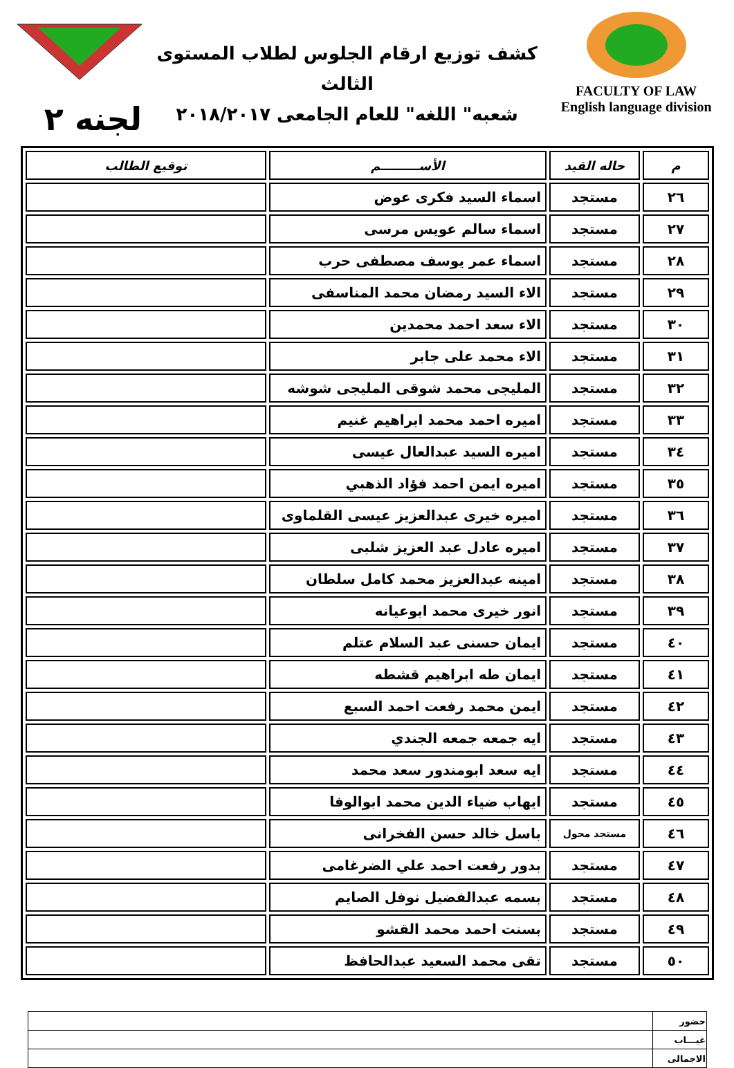كشف توزيع ارقام الجلوس لطلاب المستوى الثالث
شعبه" اللغه" للعام الجامعى ٢٠١٨/٢٠١٧
FACULTY OF LAW
English language division
لجنه ٢
| م | حاله القيد | الأســـــــــم | توقيع الطالب |
| --- | --- | --- | --- |
| ٢٦ | مستجد | اسماء السيد فكرى عوض | |
| ٢٧ | مستجد | اسماء سالم عويس مرسى | |
| ٢٨ | مستجد | اسماء عمر يوسف مصطفى حرب | |
| ٢٩ | مستجد | الاء السيد رمضان محمد المناسفى | |
| ٣٠ | مستجد | الاء سعد احمد محمدين | |
| ٣١ | مستجد | الاء محمد على جابر | |
| ٣٢ | مستجد | المليجى محمد شوقى المليجى شوشه | |
| ٣٣ | مستجد | اميره احمد محمد ابراهيم غنيم | |
| ٣٤ | مستجد | اميره السيد عبدالعال عيسى | |
| ٣٥ | مستجد | اميره ايمن احمد فؤاد الذهبي | |
| ٣٦ | مستجد | اميره خيرى عبدالعزيز عيسى القلماوى | |
| ٣٧ | مستجد | اميره عادل عبد العزيز شلبى | |
| ٣٨ | مستجد | امينه عبدالعزيز محمد كامل سلطان | |
| ٣٩ | مستجد | انور خيرى محمد ابوعيانه | |
| ٤٠ | مستجد | ايمان حسنى عبد السلام عتلم | |
| ٤١ | مستجد | ايمان طه ابراهيم قشطه | |
| ٤٢ | مستجد | ايمن محمد رفعت احمد السبع | |
| ٤٣ | مستجد | ايه جمعه جمعه الجندي | |
| ٤٤ | مستجد | ايه سعد ابومندور سعد محمد | |
| ٤٥ | مستجد | ايهاب ضياء الدين محمد ابوالوفا | |
| ٤٦ | مستجد محول | باسل خالد حسن الفخرانى | |
| ٤٧ | مستجد | بدور رفعت احمد علي الضرغامى | |
| ٤٨ | مستجد | بسمه عبدالفضيل نوفل الصايم | |
| ٤٩ | مستجد | بسنت احمد محمد القشو | |
| ٥٠ | مستجد | تقى محمد السعيد عبدالحافظ | |
| حضور | |
| غيـــاب | |
| الاجمالى | |